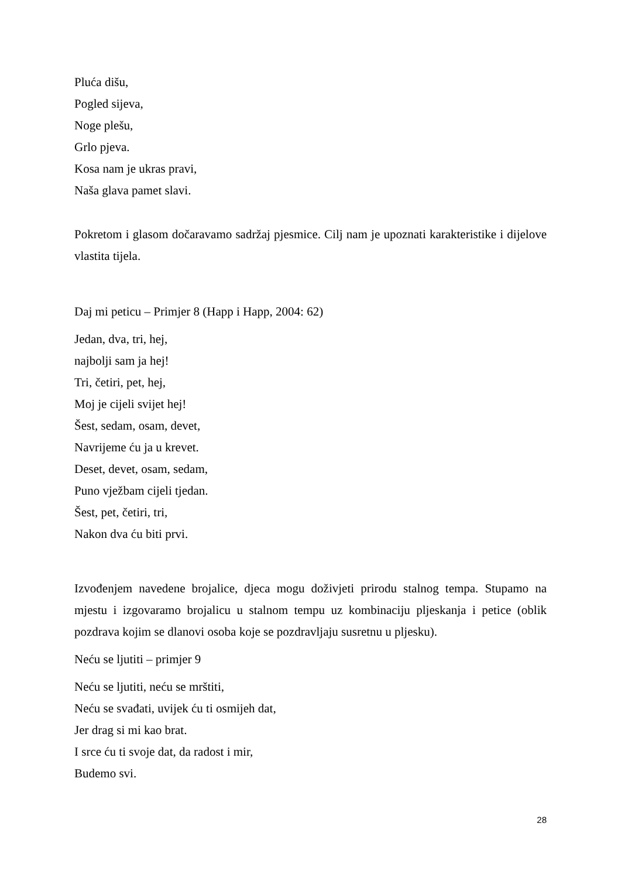Pluća dišu,
Pogled sijeva,
Noge plešu,
Grlo pjeva.
Kosa nam je ukras pravi,
Naša glava pamet slavi.
Pokretom i glasom dočaravamo sadržaj pjesmice. Cilj nam je upoznati karakteristike i dijelove vlastita tijela.
Daj mi peticu – Primjer 8 (Happ i Happ, 2004: 62)
Jedan, dva, tri, hej,
najbolji sam ja hej!
Tri, četiri, pet, hej,
Moj je cijeli svijet hej!
Šest, sedam, osam, devet,
Navrijeme ću ja u krevet.
Deset, devet, osam, sedam,
Puno vježbam cijeli tjedan.
Šest, pet, četiri, tri,
Nakon dva ću biti prvi.
Izvođenjem navedene brojalice, djeca mogu doživjeti prirodu stalnog tempa. Stupamo na mjestu i izgovaramo brojalicu u stalnom tempu uz kombinaciju pljeskanja i petice (oblik pozdrava kojim se dlanovi osoba koje se pozdravljaju susretnu u pljesku).
Neću se ljutiti – primjer 9
Neću se ljutiti, neću se mrštiti,
Neću se svađati, uvijek ću ti osmijeh dat,
Jer drag si mi kao brat.
I srce ću ti svoje dat, da radost i mir,
Budemo svi.
28